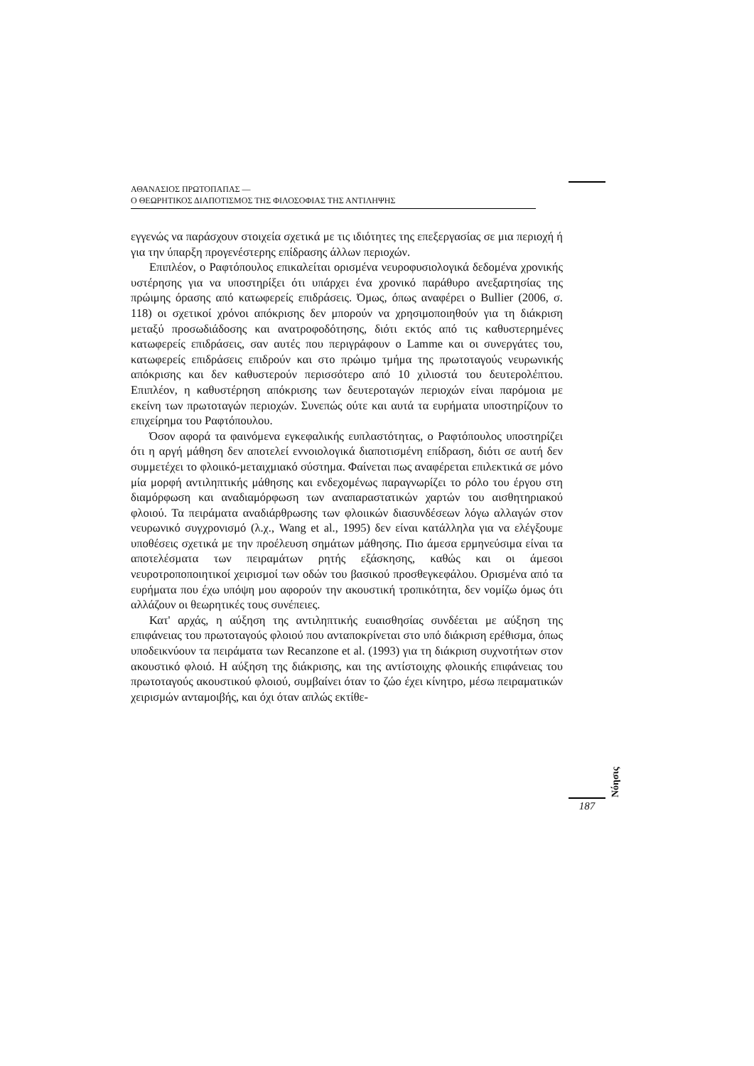ΑΘΑΝΑΣΙΟΣ ΠΡΩΤΟΠΑΠΑΣ —
Ο ΘΕΩΡΗΤΙΚΟΣ ΔΙΑΠΟΤΙΣΜΟΣ ΤΗΣ ΦΙΛΟΣΟΦΙΑΣ ΤΗΣ ΑΝΤΙΛΗΨΗΣ
εγγενώς να παράσχουν στοιχεία σχετικά με τις ιδιότητες της επεξεργασίας σε μια περιοχή ή για την ύπαρξη προγενέστερης επίδρασης άλλων περιοχών.
Επιπλέον, ο Ραφτόπουλος επικαλείται ορισμένα νευροφυσιολογικά δεδομένα χρονικής υστέρησης για να υποστηρίξει ότι υπάρχει ένα χρονικό παράθυρο ανεξαρτησίας της πρώιμης όρασης από κατωφερείς επιδράσεις. Όμως, όπως αναφέρει ο Bullier (2006, σ. 118) οι σχετικοί χρόνοι απόκρισης δεν μπορούν να χρησιμοποιηθούν για τη διάκριση μεταξύ προσωδιάδοσης και ανατροφοδότησης, διότι εκτός από τις καθυστερημένες κατωφερείς επιδράσεις, σαν αυτές που περιγράφουν ο Lamme και οι συνεργάτες του, κατωφερείς επιδράσεις επιδρούν και στο πρώιμο τμήμα της πρωτοταγούς νευρωνικής απόκρισης και δεν καθυστερούν περισσότερο από 10 χιλιοστά του δευτερολέπτου. Επιπλέον, η καθυστέρηση απόκρισης των δευτεροταγών περιοχών είναι παρόμοια με εκείνη των πρωτοταγών περιοχών. Συνεπώς ούτε και αυτά τα ευρήματα υποστηρίζουν το επιχείρημα του Ραφτόπουλου.
Όσον αφορά τα φαινόμενα εγκεφαλικής ευπλαστότητας, ο Ραφτόπουλος υποστηρίζει ότι η αργή μάθηση δεν αποτελεί εννοιολογικά διαποτισμένη επίδραση, διότι σε αυτή δεν συμμετέχει το φλοιικό-μεταιχμιακό σύστημα. Φαίνεται πως αναφέρεται επιλεκτικά σε μόνο μία μορφή αντιληπτικής μάθησης και ενδεχομένως παραγνωρίζει το ρόλο του έργου στη διαμόρφωση και αναδιαμόρφωση των αναπαραστατικών χαρτών του αισθητηριακού φλοιού. Τα πειράματα αναδιάρθρωσης των φλοιικών διασυνδέσεων λόγω αλλαγών στον νευρωνικό συγχρονισμό (λ.χ., Wang et al., 1995) δεν είναι κατάλληλα για να ελέγξουμε υποθέσεις σχετικά με την προέλευση σημάτων μάθησης. Πιο άμεσα ερμηνεύσιμα είναι τα αποτελέσματα των πειραμάτων ρητής εξάσκησης, καθώς και οι άμεσοι νευροτροποποιητικοί χειρισμοί των οδών του βασικού προσθεγκεφάλου. Ορισμένα από τα ευρήματα που έχω υπόψη μου αφορούν την ακουστική τροπικότητα, δεν νομίζω όμως ότι αλλάζουν οι θεωρητικές τους συνέπειες.
Κατ' αρχάς, η αύξηση της αντιληπτικής ευαισθησίας συνδέεται με αύξηση της επιφάνειας του πρωτοταγούς φλοιού που ανταποκρίνεται στο υπό διάκριση ερέθισμα, όπως υποδεικνύουν τα πειράματα των Recanzone et al. (1993) για τη διάκριση συχνοτήτων στον ακουστικό φλοιό. Η αύξηση της διάκρισης, και της αντίστοιχης φλοιικής επιφάνειας του πρωτοταγούς ακουστικού φλοιού, συμβαίνει όταν το ζώο έχει κίνητρο, μέσω πειραματικών χειρισμών ανταμοιβής, και όχι όταν απλώς εκτίθε-
Νόησις
187